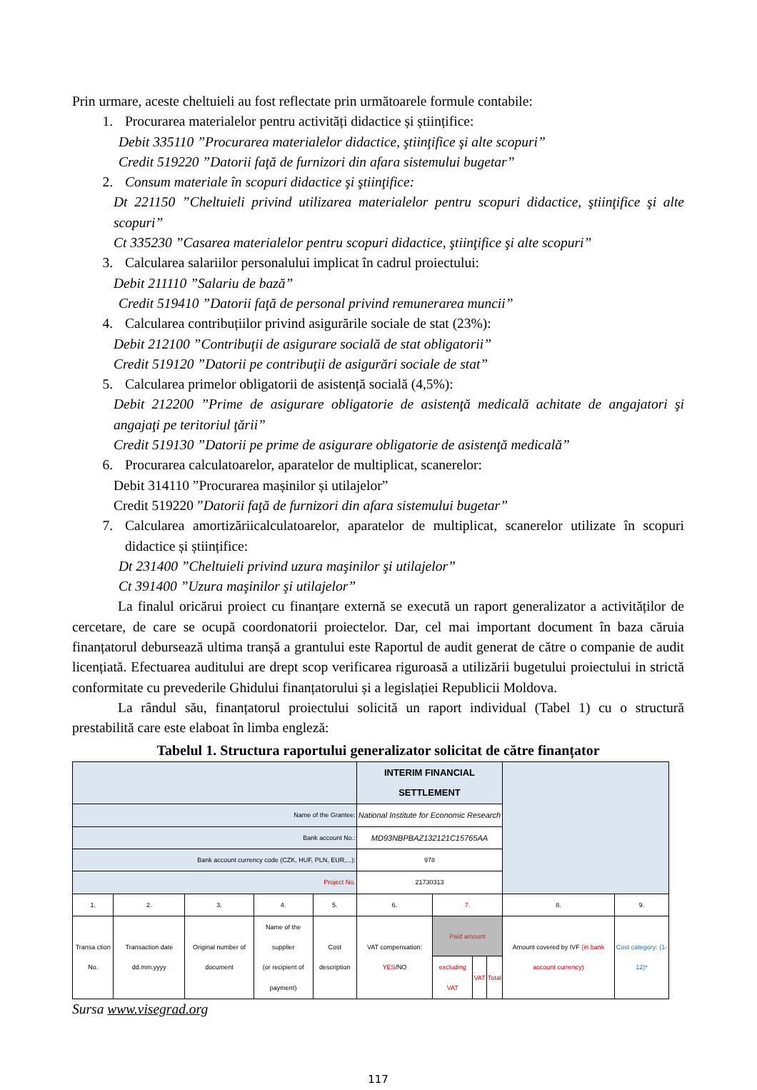Prin urmare, aceste cheltuieli au fost reflectate prin următoarele formule contabile:
1. Procurarea materialelor pentru activități didactice și științifice:
Debit 335110 ”Procurarea materialelor didactice, ştiinţifice şi alte scopuri”
Credit 519220 ”Datorii faţă de furnizori din afara sistemului bugetar”
2. Consum materiale în scopuri didactice şi ştiinţifice:
Dt 221150 ”Cheltuieli privind utilizarea materialelor pentru scopuri didactice, ştiinţifice şi alte scopuri”
Ct 335230 ”Casarea materialelor pentru scopuri didactice, ştiinţifice şi alte scopuri”
3. Calcularea salariilor personalului implicat în cadrul proiectului:
Debit 211110 ”Salariu de bază”
Credit 519410 ”Datorii faţă de personal privind remunerarea muncii”
4. Calcularea contribuțiilor privind asigurările sociale de stat (23%):
Debit 212100 ”Contribuţii de asigurare socială de stat obligatorii”
Credit 519120 ”Datorii pe contribuţii de asigurări sociale de stat”
5. Calcularea primelor obligatorii de asistență socială (4,5%):
Debit 212200 ”Prime de asigurare obligatorie de asistenţă medicală achitate de angajatori şi angajaţi pe teritoriul ţării”
Credit 519130 ”Datorii pe prime de asigurare obligatorie de asistenţă medicală”
6. Procurarea calculatoarelor, aparatelor de multiplicat, scanerelor:
Debit 314110 ”Procurarea mașinilor și utilajelor”
Credit 519220 ”Datorii faţă de furnizori din afara sistemului bugetar”
7. Calcularea amortizăriicalculatoarelor, aparatelor de multiplicat, scanerelor utilizate în scopuri didactice și științifice:
Dt 231400 ”Cheltuieli privind uzura maşinilor şi utilajelor”
Ct 391400 ”Uzura maşinilor şi utilajelor”
La finalul oricărui proiect cu finanțare externă se execută un raport generalizator a activităților de cercetare, de care se ocupă coordonatorii proiectelor. Dar, cel mai important document în baza căruia finanțatorul debursează ultima tranșă a grantului este Raportul de audit generat de către o companie de audit licențiată. Efectuarea auditului are drept scop verificarea riguroasă a utilizării bugetului proiectului in strictă conformitate cu prevederile Ghidului finanțatorului și a legislației Republicii Moldova.
La rândul său, finanțatorul proiectului solicită un raport individual (Tabel 1) cu o structură prestabilită care este elaboat în limba engleză:
Tabelul 1. Structura raportului generalizator solicitat de către finanțator
| | | | | | INTERIM FINANCIAL SETTLEMENT | | | | | |
| Name of the Grantee: | | | | | National Institute for Economic Research | | | | | |
| Bank account No.: | | | | | MD93NBPBAZ132121C15765AA | | | | | |
| Bank account currency code (CZK, HUF, PLN, EUR,...): | | | | | 978 | | | | | |
| Project No. | | | | | 21730313 | | | | | |
| 1. | 2. | 3. | 4. | 5. | 6. | 7. | | | 8. | 9. |
| Transa ction No. | Transaction date dd.mm.yyyy | Original number of document | Name of the supplier (or recipient of payment) | Cost description | VAT compensation: YES /NO | Paid amount | | | Amount covered by IVF (in bank account currency) | Cost category: (1-12)* |
| | | | | | | excluding VAT | VAT | Total | | |
Sursa www.visegrad.org
117